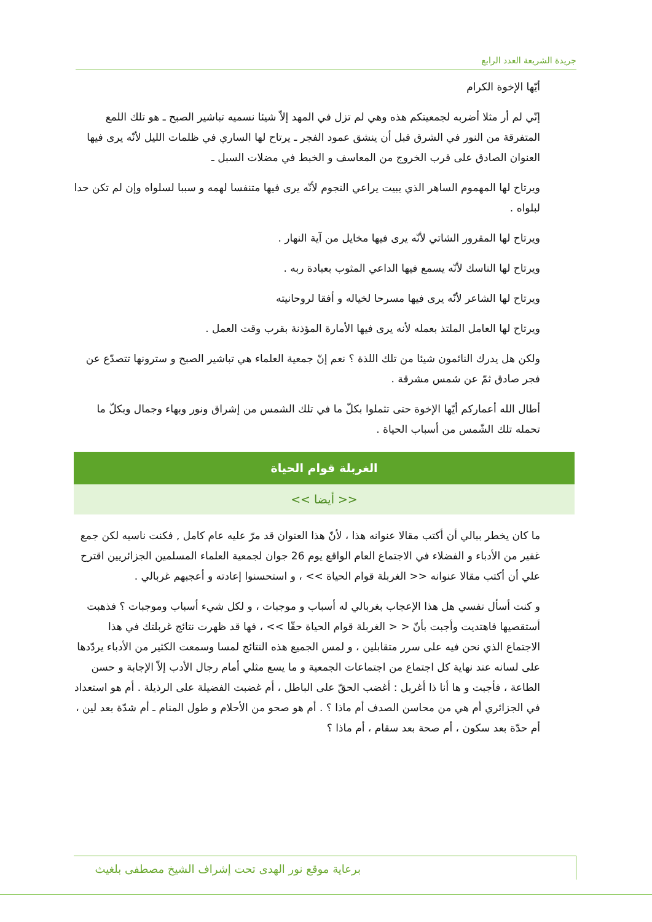جريدة الشريعة العدد الرابع
أيّها الإخوة الكرام
إنّي لم أر مثلا أضربه لجمعيتكم هذه وهي لم تزل في المهد إلاّ شيئا نسميه تباشير الصبح ـ هو تلك اللمع المتفرقة من النور في الشرق قبل أن ينشق عمود الفجر ـ يرتاح لها الساري في ظلمات الليل لأنّه يرى فيها العنوان الصادق على قرب الخروج من المعاسف و الخبط في مضلات السبل ـ
ويرتاح لها المهموم الساهر الذي يبيت يراعي النجوم لأنّه يرى فيها متنفسا لهمه و سببا لسلواه وإن لم تكن حدا لبلواه .
ويرتاح لها المقرور الشاتي لأنّه يرى فيها مخايل من آية النهار .
ويرتاح لها الناسك لأنّه يسمع فيها الداعي المثوب بعبادة ربه .
ويرتاح لها الشاعر لأنّه يرى فيها مسرحا لخياله و أفقا لروحانيته
ويرتاح لها العامل الملتذ بعمله لأنه يرى فيها الأمارة المؤذنة بقرب وقت العمل .
ولكن هل يدرك النائمون شيئا من تلك اللذة ؟ نعم إنّ جمعية العلماء هي تباشير الصبح و سترونها تتصدّع عن فجر صادق ثمّ عن شمس مشرقة .
أطال الله أعماركم أيّها الإخوة حتى تثملوا بكلّ ما في تلك الشمس من إشراق ونور وبهاء وجمال وبكلّ ما تحمله تلك الشّمس من أسباب الحياة .
الغربلة قوام الحياة
<< أيضا >>
ما كان يخطر ببالي أن أكتب مقالا عنوانه هذا ، لأنّ هذا العنوان قد مرّ عليه عام كامل , فكنت ناسيه لكن جمع غفير من الأدباء و الفضلاء في الاجتماع العام الواقع يوم 26 جوان لجمعية العلماء المسلمين الجزائريين اقترح علي أن أكتب مقالا عنوانه << الغربلة قوام الحياة >> ، و استحسنوا إعادته و أعجبهم غربالي .
و كنت أسأل نفسي هل هذا الإعجاب بغربالي له أسباب و موجبات ، و لكل شيء أسباب وموجبات ؟ فذهبت أستقصيها فاهتديت وأجبت بأنّ < < الغربلة قوام الحياة حقّا >> ، فها قد ظهرت نتائج غربلتك في هذا الاجتماع الذي نحن فيه على سرر متقابلين ، و لمس الجميع هذه النتائج لمسا وسمعت الكثير من الأدباء يردّدها على لسانه عند نهاية كل اجتماع من اجتماعات الجمعية و ما يسع مثلي أمام رجال الأدب إلاّ الإجابة و حسن الطاعة ، فأجبت و ها أنا ذا أغربل : أغضب الحقّ على الباطل ، أم غضبت الفضيلة على الرذيلة . أم هو استعداد في الجزائري أم هي من محاسن الصدف أم ماذا ؟ . أم هو صحو من الأحلام و طول المنام ـ أم شدّة بعد لين ، أم حدّة بعد سكون ، أم صحة بعد سقام ، أم ماذا ؟
برعاية موقع نور الهدى تحت إشراف الشيخ مصطفى بلغيث